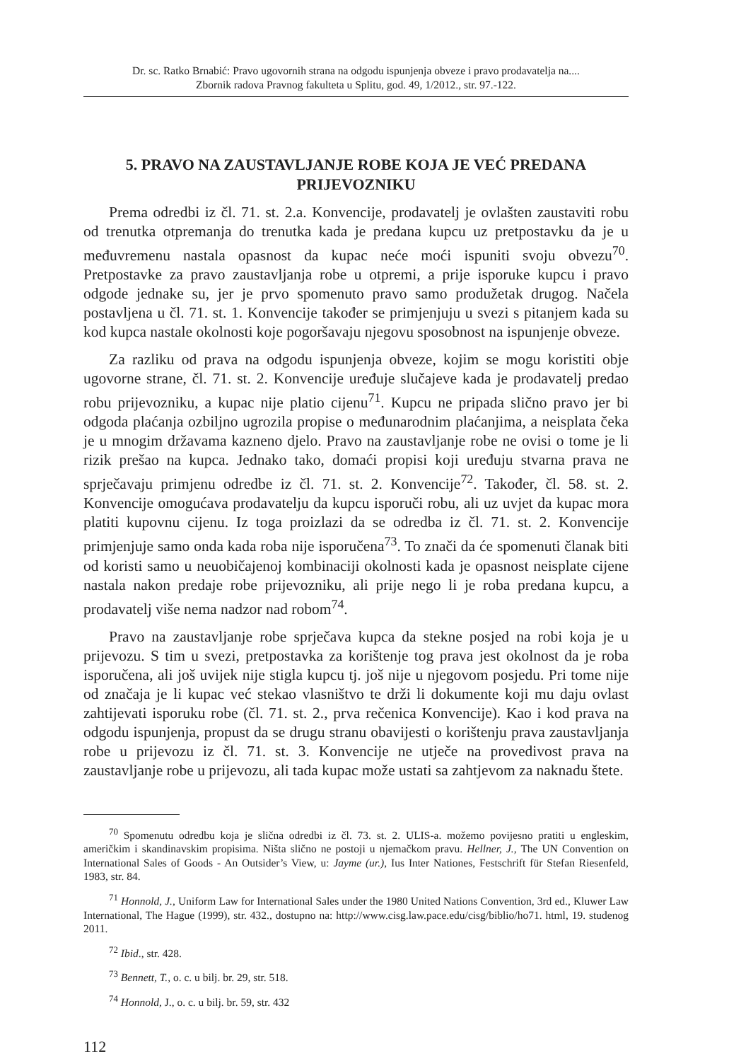Dr. sc. Ratko Brnabić: Pravo ugovornih strana na odgodu ispunjenja obveze i pravo prodavatelja na....
Zbornik radova Pravnog fakulteta u Splitu, god. 49, 1/2012., str. 97.-122.
5. PRAVO NA ZAUSTAVLJANJE ROBE KOJA JE VEĆ PREDANA PRIJEVOZNIKU
Prema odredbi iz čl. 71. st. 2.a. Konvencije, prodavatelj je ovlašten zaustaviti robu od trenutka otpremanja do trenutka kada je predana kupcu uz pretpostavku da je u međuvremenu nastala opasnost da kupac neće moći ispuniti svoju obvezu<sup>70</sup>. Pretpostavke za pravo zaustavljanja robe u otpremi, a prije isporuke kupcu i pravo odgode jednake su, jer je prvo spomenuto pravo samo produžetak drugog. Načela postavljena u čl. 71. st. 1. Konvencije također se primjenjuju u svezi s pitanjem kada su kod kupca nastale okolnosti koje pogoršavaju njegovu sposobnost na ispunjenje obveze.
Za razliku od prava na odgodu ispunjenja obveze, kojim se mogu koristiti obje ugovorne strane, čl. 71. st. 2. Konvencije uređuje slučajeve kada je prodavatelj predao robu prijevozniku, a kupac nije platio cijenu<sup>71</sup>. Kupcu ne pripada slično pravo jer bi odgoda plaćanja ozbiljno ugrozila propise o međunarodnim plaćanjima, a neisplata čeka je u mnogim državama kazneno djelo. Pravo na zaustavljanje robe ne ovisi o tome je li rizik prešao na kupca. Jednako tako, domaći propisi koji uređuju stvarna prava ne sprječavaju primjenu odredbe iz čl. 71. st. 2. Konvencije<sup>72</sup>. Također, čl. 58. st. 2. Konvencije omogućava prodavatelju da kupcu isporuči robu, ali uz uvjet da kupac mora platiti kupovnu cijenu. Iz toga proizlazi da se odredba iz čl. 71. st. 2. Konvencije primjenjuje samo onda kada roba nije isporučena<sup>73</sup>. To znači da će spomenuti članak biti od koristi samo u neuobičajenoj kombinaciji okolnosti kada je opasnost neisplate cijene nastala nakon predaje robe prijevozniku, ali prije nego li je roba predana kupcu, a prodavatelj više nema nadzor nad robom<sup>74</sup>.
Pravo na zaustavljanje robe sprječava kupca da stekne posjed na robi koja je u prijevozu. S tim u svezi, pretpostavka za korištenje tog prava jest okolnost da je roba isporučena, ali još uvijek nije stigla kupcu tj. još nije u njegovom posjedu. Pri tome nije od značaja je li kupac već stekao vlasništvo te drži li dokumente koji mu daju ovlast zahtijevati isporuku robe (čl. 71. st. 2., prva rečenica Konvencije). Kao i kod prava na odgodu ispunjenja, propust da se drugu stranu obavijesti o korištenju prava zaustavljanja robe u prijevozu iz čl. 71. st. 3. Konvencije ne utječe na provedivost prava na zaustavljanje robe u prijevozu, ali tada kupac može ustati sa zahtjevom za naknadu štete.
<sup>70</sup> Spomenutu odredbu koja je slična odredbi iz čl. 73. st. 2. ULIS-a. možemo povijesno pratiti u engleskim, američkim i skandinavskim propisima. Ništa slično ne postoji u njemačkom pravu. Hellner, J., The UN Convention on International Sales of Goods - An Outsider’s View, u: Jayme (ur.), Ius Inter Nationes, Festschrift für Stefan Riesenfeld, 1983, str. 84.
<sup>71</sup> Honnold, J., Uniform Law for International Sales under the 1980 United Nations Convention, 3rd ed., Kluwer Law International, The Hague (1999), str. 432., dostupno na: http://www.cisg.law.pace.edu/cisg/biblio/ho71. html, 19. studenog 2011.
<sup>72</sup> Ibid., str. 428.
<sup>73</sup> Bennett, T., o. c. u bilj. br. 29, str. 518.
<sup>74</sup> Honnold, J., o. c. u bilj. br. 59, str. 432
112